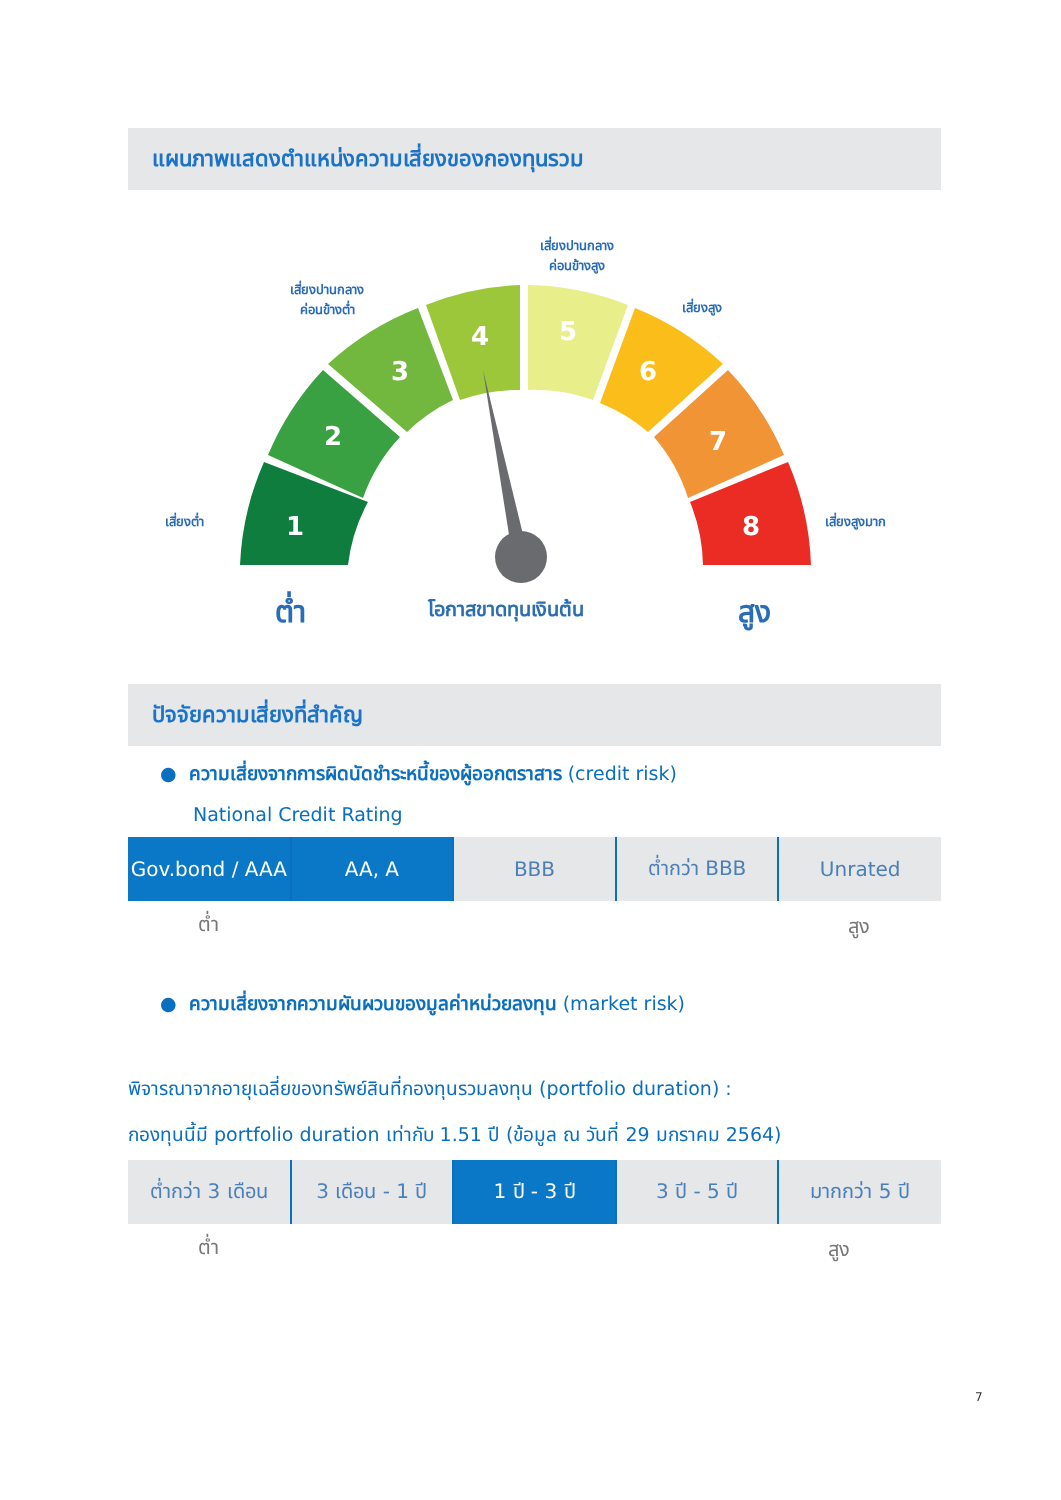แผนภาพแสดงตำแหน่งความเสี่ยงของกองทุนรวม
1
2
3
4
5
6
7
8
เสี่ยงต่ำ
เสี่ยงปานกลาง
ค่อนข้างต่ำ
เสี่ยงปานกลาง
ค่อนข้างสูง
เสี่ยงสูง
เสี่ยงสูงมาก
ต่ำ โอกาสขาดทุนเงินต้น สูง
ปัจจัยความเสี่ยงที่สำคัญ
● ความเสี่ยงจากการผิดนัดชำระหนี้ของผู้ออกตราสาร (credit risk)
National Credit Rating
| Gov.bond / AAA | AA, A | BBB | ต่ำกว่า BBB | Unrated |
ต่ำ สูง
● ความเสี่ยงจากความผันผวนของมูลค่าหน่วยลงทุน (market risk)
พิจารณาจากอายุเฉลี่ยของทรัพย์สินที่กองทุนรวมลงทุน (portfolio duration) :
กองทุนนี้มี portfolio duration เท่ากับ 1.51 ปี (ข้อมูล ณ วันที่ 29 มกราคม 2564)
| ต่ำกว่า 3 เดือน | 3 เดือน - 1 ปี | 1 ปี - 3 ปี | 3 ปี - 5 ปี | มากกว่า 5 ปี |
ต่ำ สูง
7